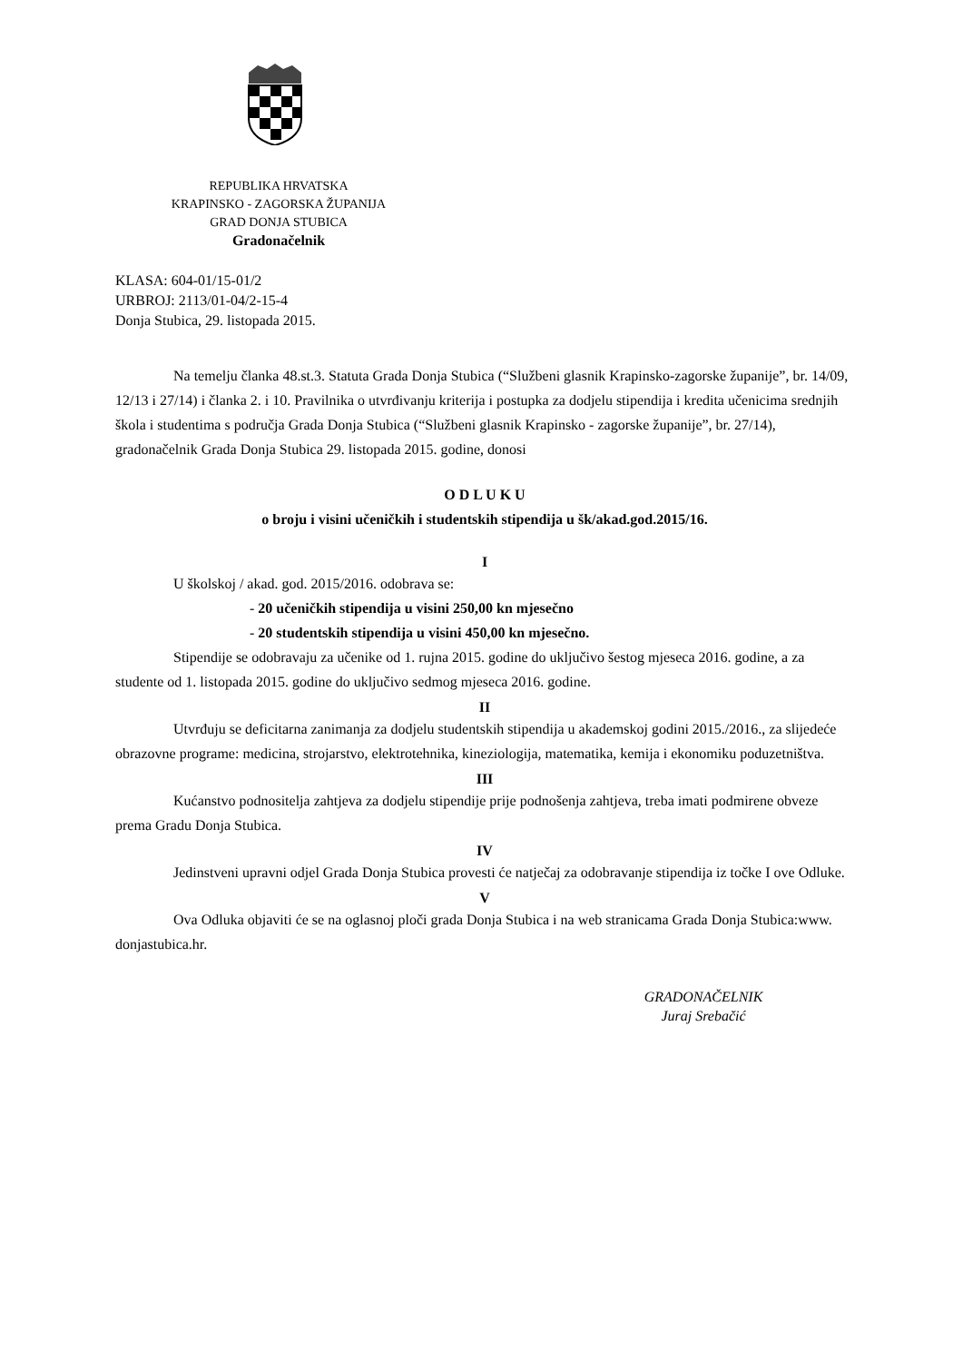REPUBLIKA HRVATSKA
KRAPINSKO - ZAGORSKA ŽUPANIJA
GRAD DONJA STUBICA
Gradonačelnik
KLASA: 604-01/15-01/2
URBROJ: 2113/01-04/2-15-4
Donja Stubica, 29. listopada 2015.
Na temelju članka 48.st.3. Statuta Grada Donja Stubica (“Službeni glasnik Krapinsko-zagorske županije”, br. 14/09, 12/13 i 27/14) i članka 2. i 10. Pravilnika o utvrđivanju kriterija i postupka za dodjelu stipendija i kredita učenicima srednjih škola i studentima s područja Grada Donja Stubica (“Službeni glasnik Krapinsko - zagorske županije”, br. 27/14), gradonačelnik Grada Donja Stubica 29. listopada 2015. godine, donosi
O D L U K U
o broju i visini učeničkih i studentskih stipendija u šk/akad.god.2015/16.
I
U školskoj / akad. god. 2015/2016. odobrava se:
- 20 učeničkih stipendija u visini 250,00 kn mjesečno
- 20 studentskih stipendija u visini 450,00 kn mjesečno.
Stipendije se odobravaju za učenike od 1. rujna 2015. godine do uključivo šestog mjeseca 2016. godine, a za studente od 1. listopada 2015. godine do uključivo sedmog mjeseca 2016. godine.
II
Utvrđuju se deficitarna zanimanja za dodjelu studentskih stipendija u akademskoj godini 2015./2016., za slijedeće obrazovne programe: medicina, strojarstvo, elektrotehnika, kineziologija, matematika, kemija i ekonomiku poduzetništva.
III
Kućanstvo podnositelja zahtjeva za dodjelu stipendije prije podnošenja zahtjeva, treba imati podmirene obveze prema Gradu Donja Stubica.
IV
Jedinstveni upravni odjel Grada Donja Stubica provesti će natječaj za odobravanje stipendija iz točke I ove Odluke.
V
Ova Odluka objaviti će se na oglasnoj ploči grada Donja Stubica i na web stranicama Grada Donja Stubica:www. donjastubica.hr.
GRADONAČELNIK
Juraj Srebačić